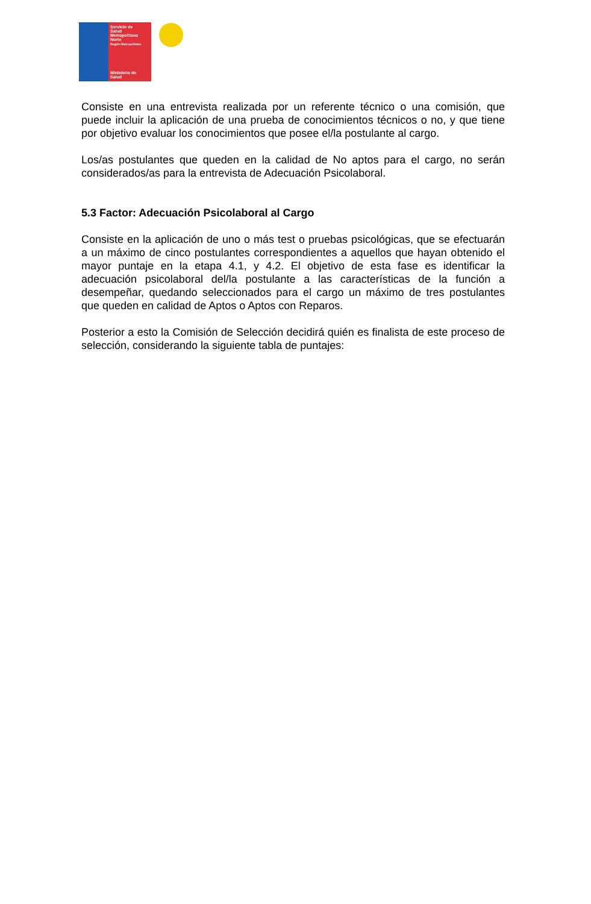Servicio de
Salud
Metropolitano
Norte
Región Metropolitana
Ministerio de
Salud
Consiste en una entrevista realizada por un referente técnico o una comisión, que puede incluir la aplicación de una prueba de conocimientos técnicos o no, y que tiene por objetivo evaluar los conocimientos que posee el/la postulante al cargo.
Los/as postulantes que queden en la calidad de No aptos para el cargo, no serán considerados/as para la entrevista de Adecuación Psicolaboral.
5.3 Factor: Adecuación Psicolaboral al Cargo
Consiste en la aplicación de uno o más test o pruebas psicológicas, que se efectuarán a un máximo de cinco postulantes correspondientes a aquellos que hayan obtenido el mayor puntaje en la etapa 4.1, y 4.2. El objetivo de esta fase es identificar la adecuación psicolaboral del/la postulante a las características de la función a desempeñar, quedando seleccionados para el cargo un máximo de tres postulantes que queden en calidad de Aptos o Aptos con Reparos.
Posterior a esto la Comisión de Selección decidirá quién es finalista de este proceso de selección, considerando la siguiente tabla de puntajes: